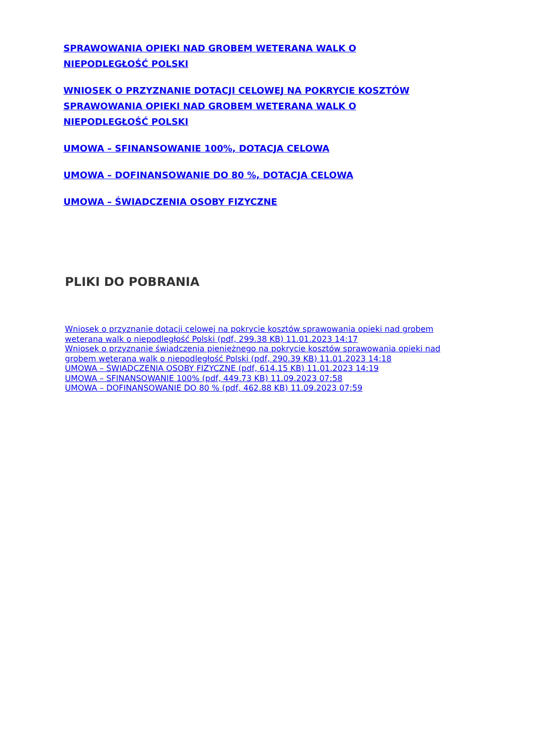SPRAWOWANIA OPIEKI NAD GROBEM WETERANA WALK O NIEPODLEGŁOŚĆ POLSKI
WNIOSEK O PRZYZNANIE DOTACJI CELOWEJ NA POKRYCIE KOSZTÓW SPRAWOWANIA OPIEKI NAD GROBEM WETERANA WALK O NIEPODLEGŁOŚĆ POLSKI
UMOWA – SFINANSOWANIE 100%, DOTACJA CELOWA
UMOWA – DOFINANSOWANIE DO 80 %, DOTACJA CELOWA
UMOWA – ŚWIADCZENIA OSOBY FIZYCZNE
PLIKI DO POBRANIA
Wniosek o przyznanie dotacji celowej na pokrycie kosztów sprawowania opieki nad grobem weterana walk o niepodległość Polski (pdf, 299.38 KB) 11.01.2023 14:17
Wniosek o przyznanie świadczenia pieniężnego na pokrycie kosztów sprawowania opieki nad grobem weterana walk o niepodległość Polski (pdf, 290.39 KB) 11.01.2023 14:18
UMOWA – ŚWIADCZENIA OSOBY FIZYCZNE (pdf, 614.15 KB) 11.01.2023 14:19
UMOWA – SFINANSOWANIE 100% (pdf, 449.73 KB) 11.09.2023 07:58
UMOWA – DOFINANSOWANIE DO 80 % (pdf, 462.88 KB) 11.09.2023 07:59